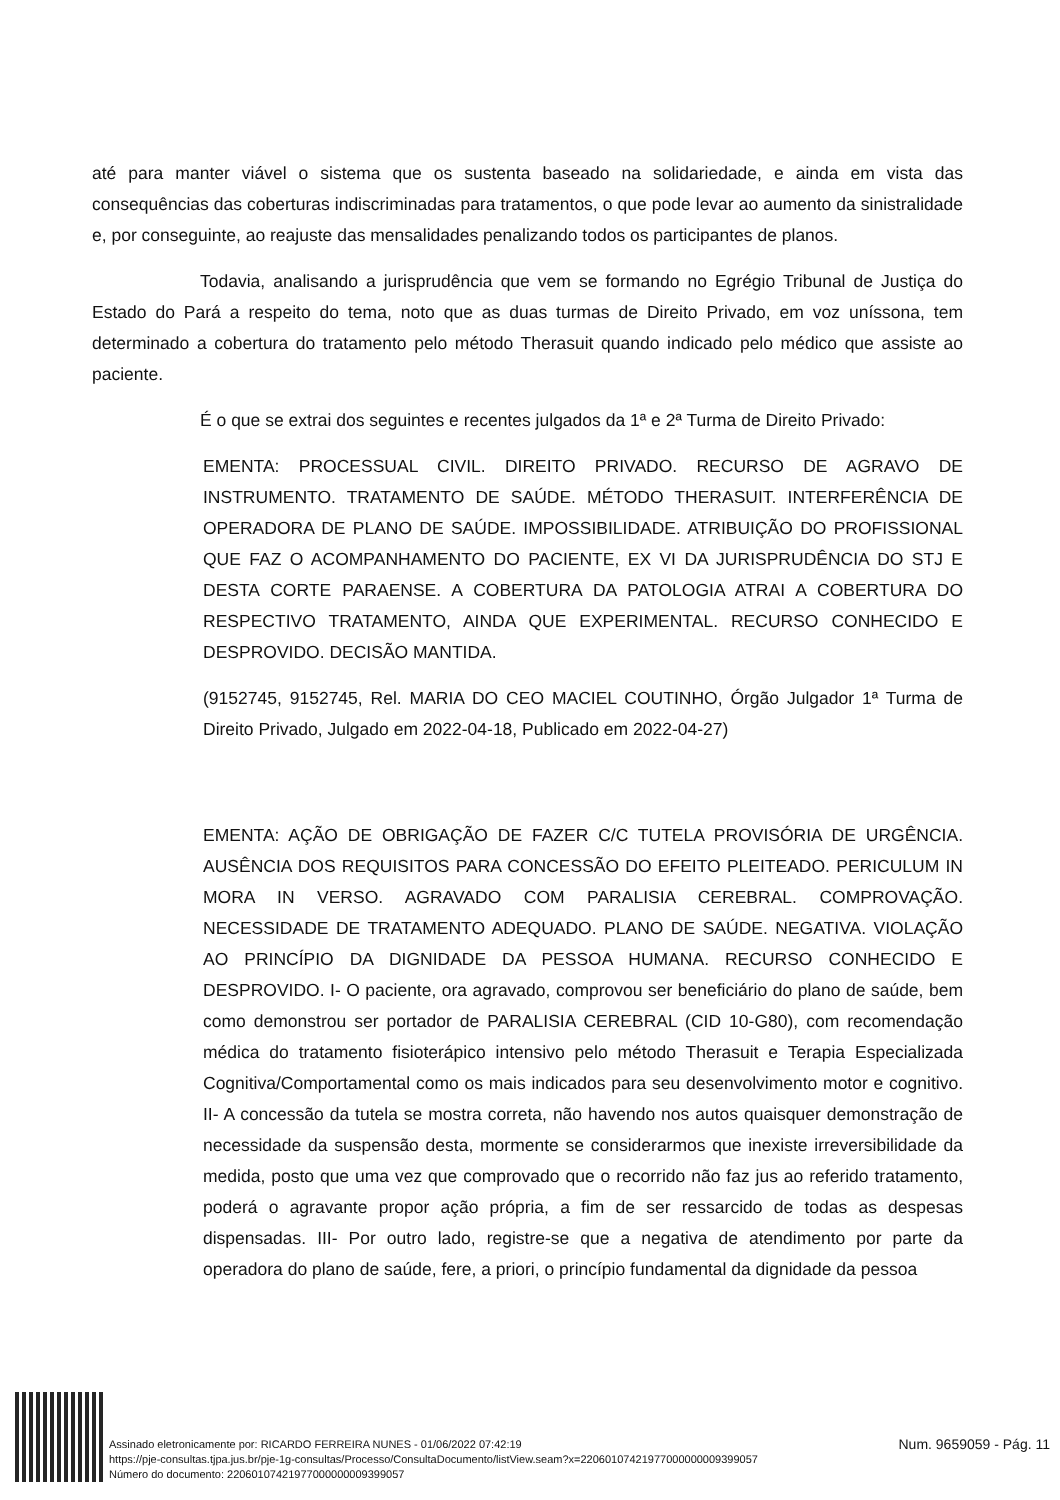até para manter viável o sistema que os sustenta baseado na solidariedade, e ainda em vista das consequências das coberturas indiscriminadas para tratamentos, o que pode levar ao aumento da sinistralidade e, por conseguinte, ao reajuste das mensalidades penalizando todos os participantes de planos.
Todavia, analisando a jurisprudência que vem se formando no Egrégio Tribunal de Justiça do Estado do Pará a respeito do tema, noto que as duas turmas de Direito Privado, em voz uníssona, tem determinado a cobertura do tratamento pelo método Therasuit quando indicado pelo médico que assiste ao paciente.
É o que se extrai dos seguintes e recentes julgados da 1ª e 2ª Turma de Direito Privado:
EMENTA: PROCESSUAL CIVIL. DIREITO PRIVADO. RECURSO DE AGRAVO DE INSTRUMENTO. TRATAMENTO DE SAÚDE. MÉTODO THERASUIT. INTERFERÊNCIA DE OPERADORA DE PLANO DE SAÚDE. IMPOSSIBILIDADE. ATRIBUIÇÃO DO PROFISSIONAL QUE FAZ O ACOMPANHAMENTO DO PACIENTE, EX VI DA JURISPRUDÊNCIA DO STJ E DESTA CORTE PARAENSE. A COBERTURA DA PATOLOGIA ATRAI A COBERTURA DO RESPECTIVO TRATAMENTO, AINDA QUE EXPERIMENTAL. RECURSO CONHECIDO E DESPROVIDO. DECISÃO MANTIDA.
(9152745, 9152745, Rel. MARIA DO CEO MACIEL COUTINHO, Órgão Julgador 1ª Turma de Direito Privado, Julgado em 2022-04-18, Publicado em 2022-04-27)
EMENTA: AÇÃO DE OBRIGAÇÃO DE FAZER C/C TUTELA PROVISÓRIA DE URGÊNCIA. AUSÊNCIA DOS REQUISITOS PARA CONCESSÃO DO EFEITO PLEITEADO. PERICULUM IN MORA IN VERSO. AGRAVADO COM PARALISIA CEREBRAL. COMPROVAÇÃO. NECESSIDADE DE TRATAMENTO ADEQUADO. PLANO DE SAÚDE. NEGATIVA. VIOLAÇÃO AO PRINCÍPIO DA DIGNIDADE DA PESSOA HUMANA. RECURSO CONHECIDO E DESPROVIDO. I- O paciente, ora agravado, comprovou ser beneficiário do plano de saúde, bem como demonstrou ser portador de PARALISIA CEREBRAL (CID 10-G80), com recomendação médica do tratamento fisioterápico intensivo pelo método Therasuit e Terapia Especializada Cognitiva/Comportamental como os mais indicados para seu desenvolvimento motor e cognitivo. II- A concessão da tutela se mostra correta, não havendo nos autos quaisquer demonstração de necessidade da suspensão desta, mormente se considerarmos que inexiste irreversibilidade da medida, posto que uma vez que comprovado que o recorrido não faz jus ao referido tratamento, poderá o agravante propor ação própria, a fim de ser ressarcido de todas as despesas dispensadas. III- Por outro lado, registre-se que a negativa de atendimento por parte da operadora do plano de saúde, fere, a priori, o princípio fundamental da dignidade da pessoa
Assinado eletronicamente por: RICARDO FERREIRA NUNES - 01/06/2022 07:42:19
https://pje-consultas.tjpa.jus.br/pje-1g-consultas/Processo/ConsultaDocumento/listView.seam?x=22060107421977000000009399057
Número do documento: 22060107421977000000009399057
Num. 9659059 - Pág. 11